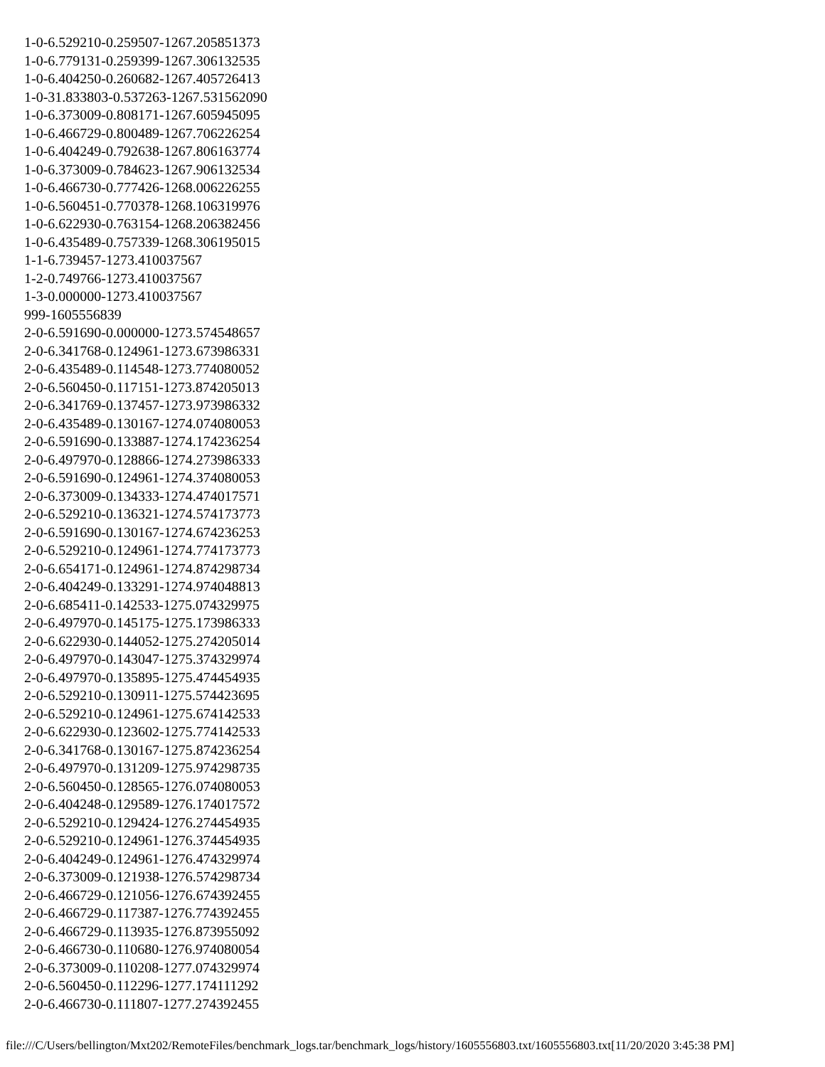1-0-6.529210-0.259507-1267.205851373
1-0-6.779131-0.259399-1267.306132535
1-0-6.404250-0.260682-1267.405726413
1-0-31.833803-0.537263-1267.531562090
1-0-6.373009-0.808171-1267.605945095
1-0-6.466729-0.800489-1267.706226254
1-0-6.404249-0.792638-1267.806163774
1-0-6.373009-0.784623-1267.906132534
1-0-6.466730-0.777426-1268.006226255
1-0-6.560451-0.770378-1268.106319976
1-0-6.622930-0.763154-1268.206382456
1-0-6.435489-0.757339-1268.306195015
1-1-6.739457-1273.410037567
1-2-0.749766-1273.410037567
1-3-0.000000-1273.410037567
999-1605556839
2-0-6.591690-0.000000-1273.574548657
2-0-6.341768-0.124961-1273.673986331
2-0-6.435489-0.114548-1273.774080052
2-0-6.560450-0.117151-1273.874205013
2-0-6.341769-0.137457-1273.973986332
2-0-6.435489-0.130167-1274.074080053
2-0-6.591690-0.133887-1274.174236254
2-0-6.497970-0.128866-1274.273986333
2-0-6.591690-0.124961-1274.374080053
2-0-6.373009-0.134333-1274.474017571
2-0-6.529210-0.136321-1274.574173773
2-0-6.591690-0.130167-1274.674236253
2-0-6.529210-0.124961-1274.774173773
2-0-6.654171-0.124961-1274.874298734
2-0-6.404249-0.133291-1274.974048813
2-0-6.685411-0.142533-1275.074329975
2-0-6.497970-0.145175-1275.173986333
2-0-6.622930-0.144052-1275.274205014
2-0-6.497970-0.143047-1275.374329974
2-0-6.497970-0.135895-1275.474454935
2-0-6.529210-0.130911-1275.574423695
2-0-6.529210-0.124961-1275.674142533
2-0-6.622930-0.123602-1275.774142533
2-0-6.341768-0.130167-1275.874236254
2-0-6.497970-0.131209-1275.974298735
2-0-6.560450-0.128565-1276.074080053
2-0-6.404248-0.129589-1276.174017572
2-0-6.529210-0.129424-1276.274454935
2-0-6.529210-0.124961-1276.374454935
2-0-6.404249-0.124961-1276.474329974
2-0-6.373009-0.121938-1276.574298734
2-0-6.466729-0.121056-1276.674392455
2-0-6.466729-0.117387-1276.774392455
2-0-6.466729-0.113935-1276.873955092
2-0-6.466730-0.110680-1276.974080054
2-0-6.373009-0.110208-1277.074329974
2-0-6.560450-0.112296-1277.174111292
2-0-6.466730-0.111807-1277.274392455
file:///C/Users/bellington/Mxt202/RemoteFiles/benchmark_logs.tar/benchmark_logs/history/1605556803.txt/1605556803.txt[11/20/2020 3:45:38 PM]